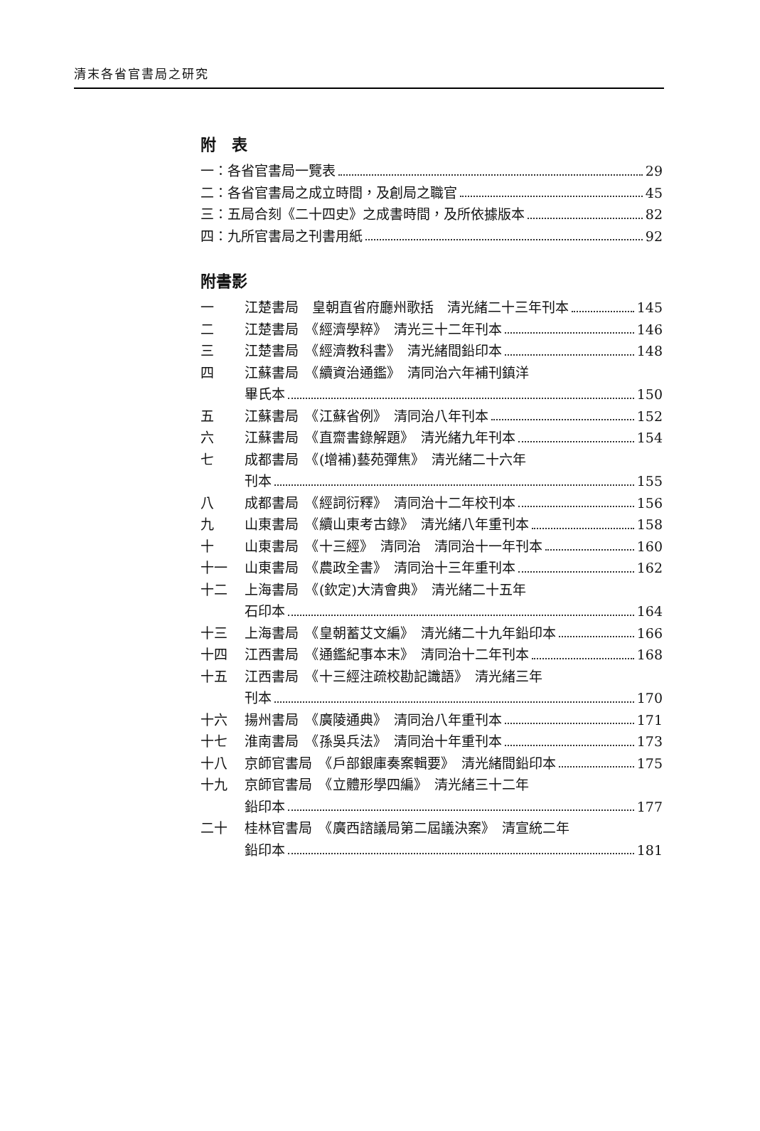清末各省官書局之研究
附　表
一：各省官書局一覽表 29
二：各省官書局之成立時間，及創局之職官 45
三：五局合刻《二十四史》之成書時間，及所依據版本 82
四：九所官書局之刊書用紙 92
附書影
一 江楚書局　皇朝直省府廳州歌括　清光緒二十三年刊本 145
二 江楚書局　《經濟學粹》　清光三十二年刊本 146
三 江楚書局　《經濟教科書》　清光緒間鉛印本 148
四 江蘇書局　《續資治通鑑》　清同治六年補刊鎮洋
畢氏本 150
五 江蘇書局　《江蘇省例》　清同治八年刊本 152
六 江蘇書局　《直齋書錄解題》　清光緒九年刊本 154
七 成都書局　《(增補)藝苑彈焦》　清光緒二十六年
刊本 155
八 成都書局　《經詞衍釋》　清同治十二年校刊本 156
九 山東書局　《續山東考古錄》　清光緒八年重刊本 158
十 山東書局　《十三經》　清同治　清同治十一年刊本 160
十一 山東書局　《農政全書》　清同治十三年重刊本 162
十二 上海書局　《(欽定)大清會典》　清光緒二十五年
石印本 164
十三 上海書局　《皇朝蓄艾文編》　清光緒二十九年鉛印本 166
十四 江西書局　《通鑑紀事本末》　清同治十二年刊本 168
十五 江西書局　《十三經注疏校勘記識語》　清光緒三年
刊本 170
十六 揚州書局　《廣陵通典》　清同治八年重刊本 171
十七 淮南書局　《孫吳兵法》　清同治十年重刊本 173
十八 京師官書局　《戶部銀庫奏案輯要》　清光緒間鉛印本 175
十九 京師官書局　《立體形學四編》　清光緒三十二年
鉛印本 177
二十 桂林官書局　《廣西諮議局第二屆議決案》　清宣統二年
鉛印本 181